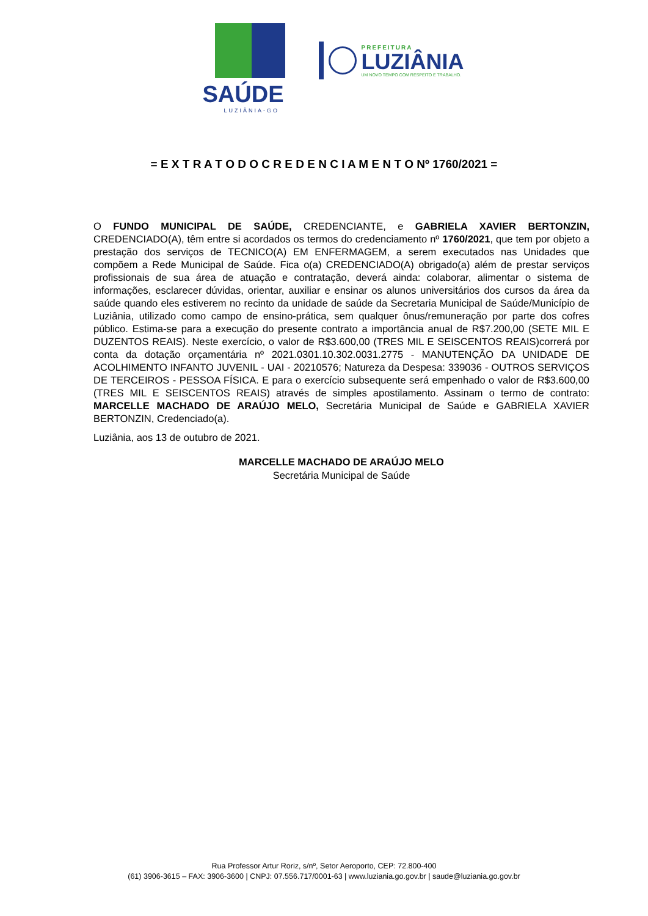SAÚDE
LUZIÂNIA-GO
PREFEITURA
LUZIÂNIA
UM NOVO TEMPO COM RESPEITO E TRABALHO.
= E X T R A T O D O C R E D E N C I A M E N T O Nº 1760/2021 =
O FUNDO MUNICIPAL DE SAÚDE, CREDENCIANTE, e GABRIELA XAVIER BERTONZIN, CREDENCIADO(A), têm entre si acordados os termos do credenciamento nº 1760/2021, que tem por objeto a prestação dos serviços de TECNICO(A) EM ENFERMAGEM, a serem executados nas Unidades que compõem a Rede Municipal de Saúde. Fica o(a) CREDENCIADO(A) obrigado(a) além de prestar serviços profissionais de sua área de atuação e contratação, deverá ainda: colaborar, alimentar o sistema de informações, esclarecer dúvidas, orientar, auxiliar e ensinar os alunos universitários dos cursos da área da saúde quando eles estiverem no recinto da unidade de saúde da Secretaria Municipal de Saúde/Município de Luziânia, utilizado como campo de ensino-prática, sem qualquer ônus/remuneração por parte dos cofres público. Estima-se para a execução do presente contrato a importância anual de R$7.200,00 (SETE MIL E DUZENTOS REAIS). Neste exercício, o valor de R$3.600,00 (TRES MIL E SEISCENTOS REAIS)correrá por conta da dotação orçamentária nº 2021.0301.10.302.0031.2775 - MANUTENÇÃO DA UNIDADE DE ACOLHIMENTO INFANTO JUVENIL - UAI - 20210576; Natureza da Despesa: 339036 - OUTROS SERVIÇOS DE TERCEIROS - PESSOA FÍSICA. E para o exercício subsequente será empenhado o valor de R$3.600,00 (TRES MIL E SEISCENTOS REAIS) através de simples apostilamento. Assinam o termo de contrato: MARCELLE MACHADO DE ARAÚJO MELO, Secretária Municipal de Saúde e GABRIELA XAVIER BERTONZIN, Credenciado(a).
Luziânia, aos 13 de outubro de 2021.
MARCELLE MACHADO DE ARAÚJO MELO
Secretária Municipal de Saúde
Rua Professor Artur Roriz, s/nº, Setor Aeroporto, CEP: 72.800-400
(61) 3906-3615 – FAX: 3906-3600 | CNPJ: 07.556.717/0001-63 | www.luziania.go.gov.br | saude@luziania.go.gov.br